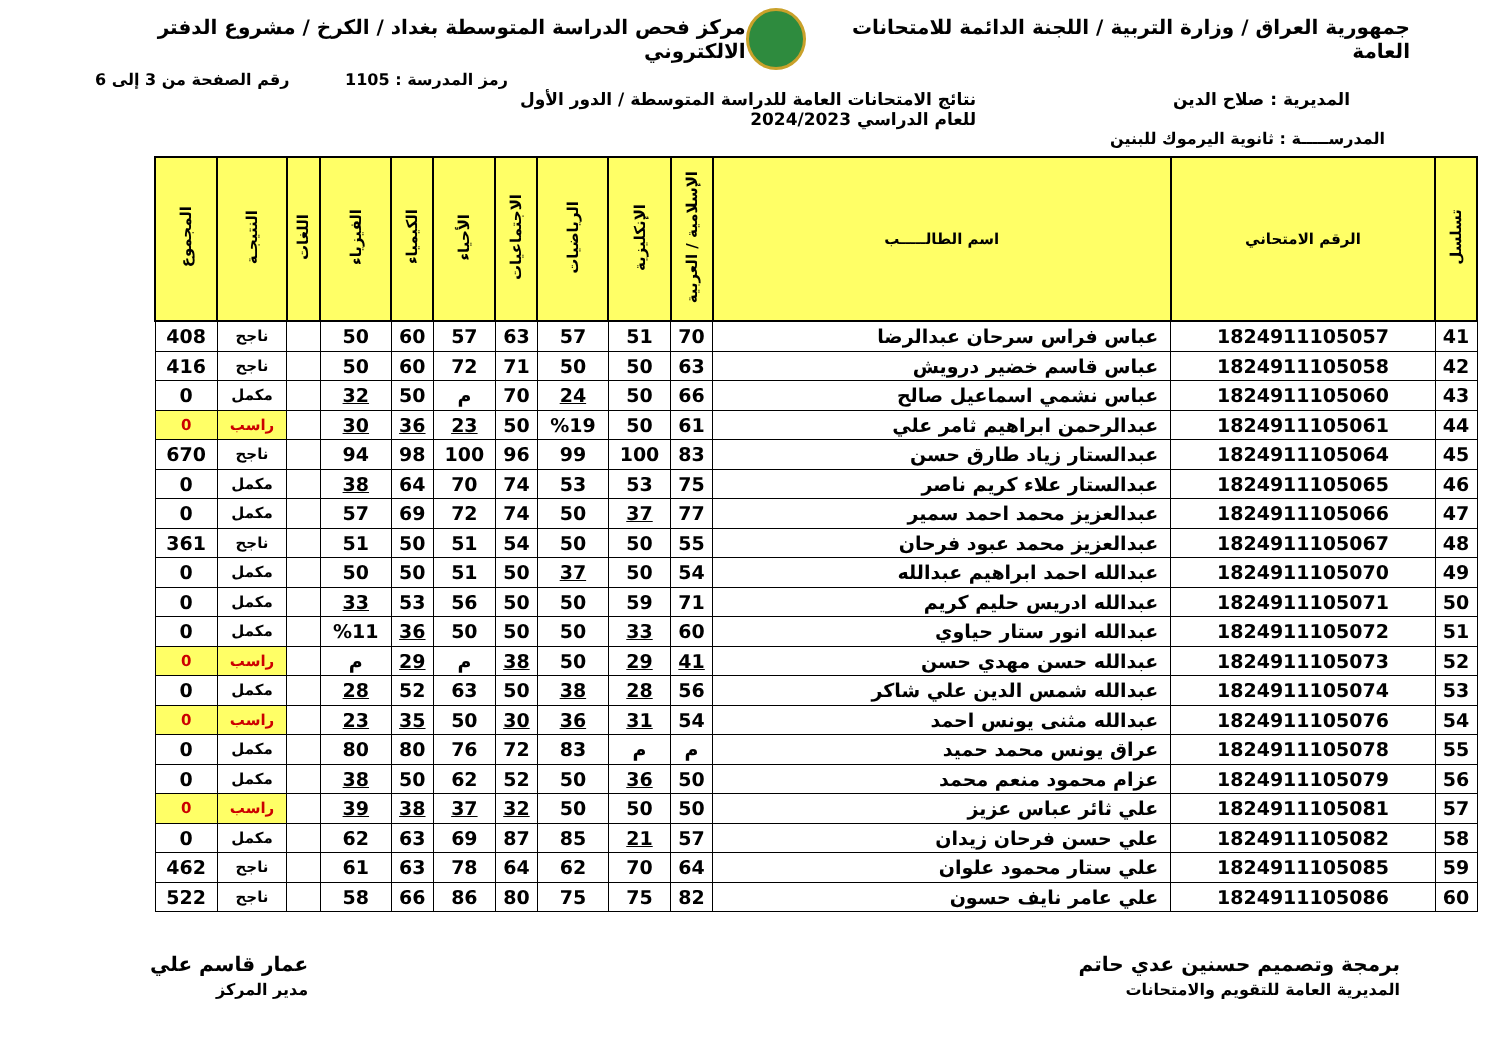جمهورية العراق / وزارة التربية / اللجنة الدائمة للامتحانات العامة
مركز فحص الدراسة المتوسطة بغداد / الكرخ / مشروع الدفتر الالكتروني
رمز المدرسة : 1105 رقم الصفحة من 3 إلى 6
المديرية : صلاح الدين نتائج الامتحانات العامة للدراسة المتوسطة / الدور الأول
للعام الدراسي 2024/2023
المدرســـــة : ثانوية اليرموك للبنين
| تسلسل | الرقم الامتحاني | اسم الطالـــــب | الإسلامية / العربية | الإنكليزية | الرياضيات | الاجتماعيات | الأحياء | الكيمياء | الفيزياء | اللغات | النتيجـة | المجموع |
| --- | --- | --- | --- | --- | --- | --- | --- | --- | --- | --- | --- | --- |
| 41 | 1824911105057 | عباس فراس سرحان عبدالرضا | 70 | 51 | 57 | 63 | 57 | 60 | 50 | | ناجح | 408 |
| 42 | 1824911105058 | عباس قاسم خضير درويش | 63 | 50 | 50 | 71 | 72 | 60 | 50 | | ناجح | 416 |
| 43 | 1824911105060 | عباس نشمي اسماعيل صالح | 66 | 50 | 24 | 70 | م | 50 | 32 | | مكمل | 0 |
| 44 | 1824911105061 | عبدالرحمن ابراهيم ثامر علي | 61 | 50 | %19 | 50 | 23 | 36 | 30 | | راسب | 0 |
| 45 | 1824911105064 | عبدالستار زياد طارق حسن | 83 | 100 | 99 | 96 | 100 | 98 | 94 | | ناجح | 670 |
| 46 | 1824911105065 | عبدالستار علاء كريم ناصر | 75 | 53 | 53 | 74 | 70 | 64 | 38 | | مكمل | 0 |
| 47 | 1824911105066 | عبدالعزيز محمد احمد سمير | 77 | 37 | 50 | 74 | 72 | 69 | 57 | | مكمل | 0 |
| 48 | 1824911105067 | عبدالعزيز محمد عبود فرحان | 55 | 50 | 50 | 54 | 51 | 50 | 51 | | ناجح | 361 |
| 49 | 1824911105070 | عبدالله احمد ابراهيم عبدالله | 54 | 50 | 37 | 50 | 51 | 50 | 50 | | مكمل | 0 |
| 50 | 1824911105071 | عبدالله ادريس حليم كريم | 71 | 59 | 50 | 50 | 56 | 53 | 33 | | مكمل | 0 |
| 51 | 1824911105072 | عبدالله انور ستار حياوي | 60 | 33 | 50 | 50 | 50 | 36 | %11 | | مكمل | 0 |
| 52 | 1824911105073 | عبدالله حسن مهدي حسن | 41 | 29 | 50 | 38 | م | 29 | م | | راسب | 0 |
| 53 | 1824911105074 | عبدالله شمس الدين علي شاكر | 56 | 28 | 38 | 50 | 63 | 52 | 28 | | مكمل | 0 |
| 54 | 1824911105076 | عبدالله مثنى يونس احمد | 54 | 31 | 36 | 30 | 50 | 35 | 23 | | راسب | 0 |
| 55 | 1824911105078 | عراق يونس محمد حميد | م | م | 83 | 72 | 76 | 80 | 80 | | مكمل | 0 |
| 56 | 1824911105079 | عزام محمود منعم محمد | 50 | 36 | 50 | 52 | 62 | 50 | 38 | | مكمل | 0 |
| 57 | 1824911105081 | علي ثائر عباس عزيز | 50 | 50 | 50 | 32 | 37 | 38 | 39 | | راسب | 0 |
| 58 | 1824911105082 | علي حسن فرحان زيدان | 57 | 21 | 85 | 87 | 69 | 63 | 62 | | مكمل | 0 |
| 59 | 1824911105085 | علي ستار محمود علوان | 64 | 70 | 62 | 64 | 78 | 63 | 61 | | ناجح | 462 |
| 60 | 1824911105086 | علي عامر نايف حسون | 82 | 75 | 75 | 80 | 86 | 66 | 58 | | ناجح | 522 |
برمجة وتصميم حسنين عدي حاتم
المديرية العامة للتقويم والامتحانات
عمار قاسم علي
مدير المركز